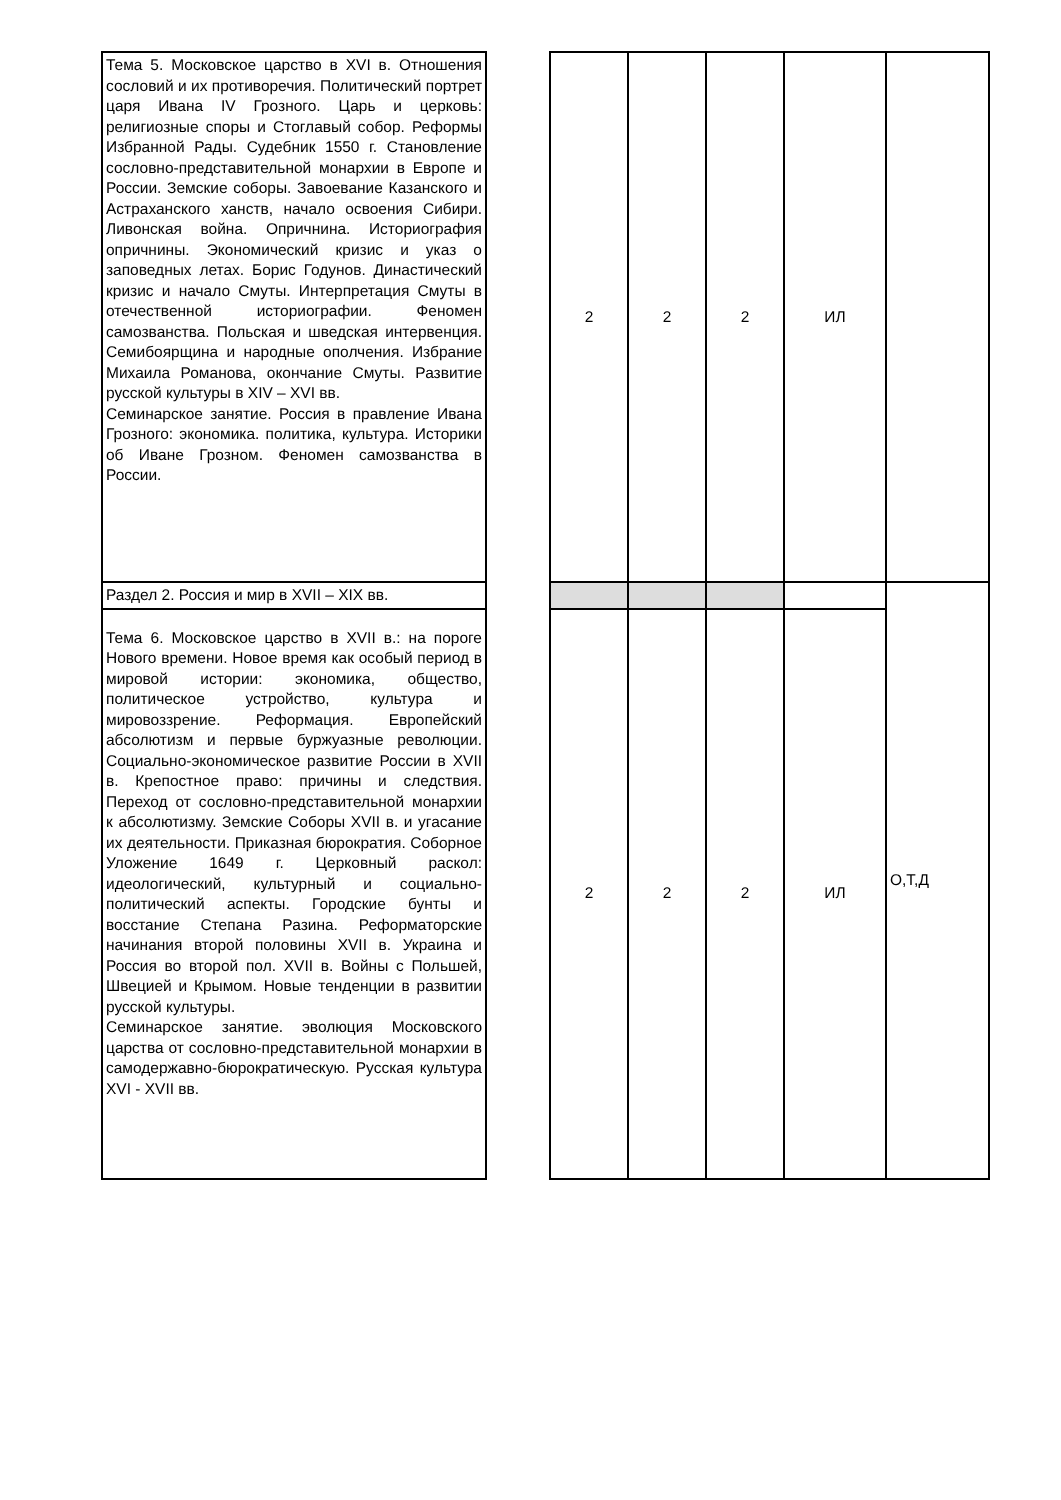| Тема 5. Московское царство в XVI в. Отношения сословий и их противоречия. Политический портрет царя Ивана IV Грозного. Царь и церковь: религиозные споры и Стоглавый собор. Реформы Избранной Рады. Судебник 1550 г. Становление сословно-представительной монархии в Европе и России. Земские соборы. Завоевание Казанского и Астраханского ханств, начало освоения Сибири. Ливонская война. Опричнина. Историография опричнины. Экономический кризис и указ о заповедных летах. Борис Годунов. Династический кризис и начало Смуты. Интерпретация Смуты в отечественной историографии. Феномен самозванства. Польская и шведская интервенция. Семибоярщина и народные ополчения. Избрание Михаила Романова, окончание Смуты. Развитие русской культуры в XIV – XVI вв. Семинарское занятие. Россия в правление Ивана Грозного: экономика. политика, культура. Историки об Иване Грозном. Феномен самозванства в России. | | 2 | 2 | 2 | ИЛ | |
| Раздел 2. Россия и мир в XVII – XIX вв. | | | | | | О,Т,Д |
| Тема 6. Московское царство в XVII в.: на пороге Нового времени. Новое время как особый период в мировой истории: экономика, общество, политическое устройство, культура и мировоззрение. Реформация. Европейский абсолютизм и первые буржуазные революции. Социально-экономическое развитие России в XVII в. Крепостное право: причины и следствия. Переход от сословно-представительной монархии к абсолютизму. Земские Соборы XVII в. и угасание их деятельности. Приказная бюрократия. Соборное Уложение 1649 г. Церковный раскол: идеологический, культурный и социально-политический аспекты. Городские бунты и восстание Степана Разина. Реформаторские начинания второй половины XVII в. Украина и Россия во второй пол. XVII в. Войны с Польшей, Швецией и Крымом. Новые тенденции в развитии русской культуры. Семинарское занятие. эволюция Московского царства от сословно-представительной монархии в самодержавно-бюрократическую. Русская культура XVI - XVII вв. | | 2 | 2 | 2 | ИЛ | |